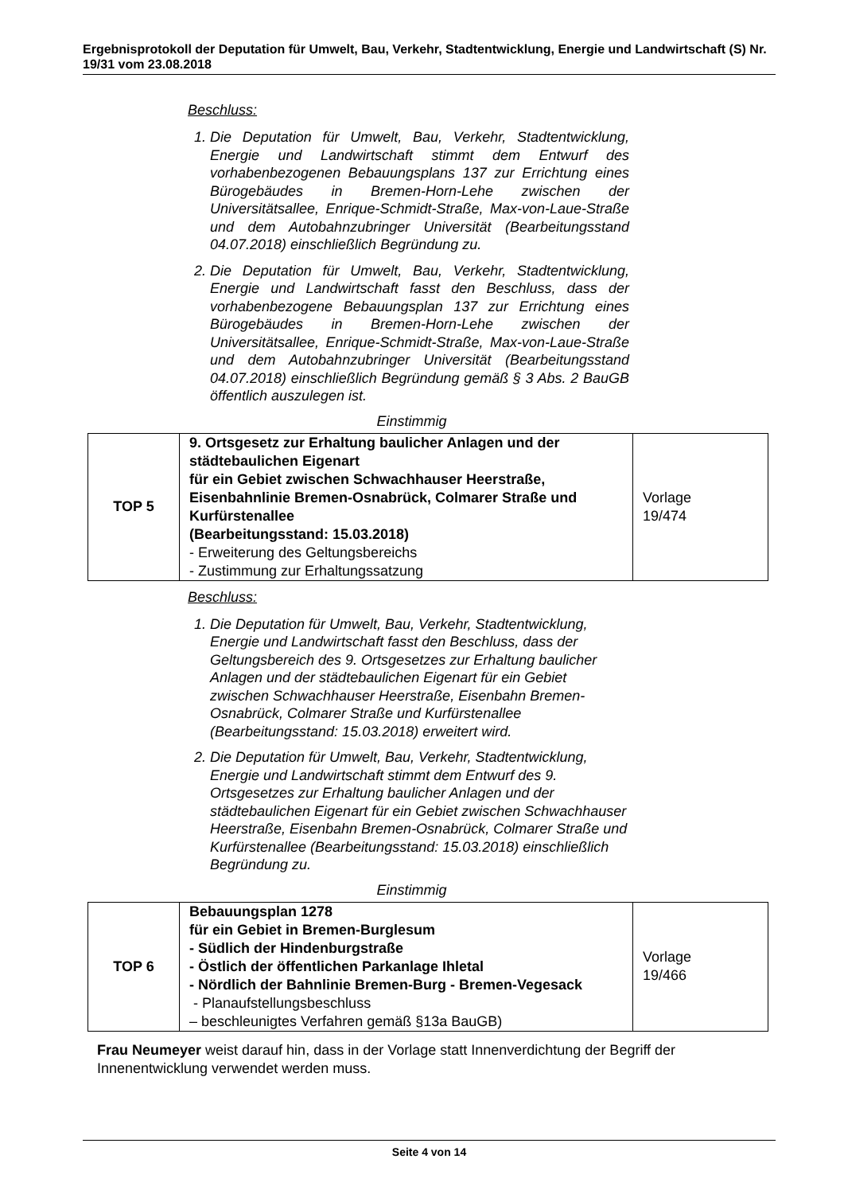Ergebnisprotokoll der Deputation für Umwelt, Bau, Verkehr, Stadtentwicklung, Energie und Landwirtschaft (S) Nr. 19/31 vom 23.08.2018
Beschluss:
1. Die Deputation für Umwelt, Bau, Verkehr, Stadtentwicklung, Energie und Landwirtschaft stimmt dem Entwurf des vorhabenbezogenen Bebauungsplans 137 zur Errichtung eines Bürogebäudes in Bremen-Horn-Lehe zwischen der Universitätsallee, Enrique-Schmidt-Straße, Max-von-Laue-Straße und dem Autobahnzubringer Universität (Bearbeitungsstand 04.07.2018) einschließlich Begründung zu.
2. Die Deputation für Umwelt, Bau, Verkehr, Stadtentwicklung, Energie und Landwirtschaft fasst den Beschluss, dass der vorhabenbezogene Bebauungsplan 137 zur Errichtung eines Bürogebäudes in Bremen-Horn-Lehe zwischen der Universitätsallee, Enrique-Schmidt-Straße, Max-von-Laue-Straße und dem Autobahnzubringer Universität (Bearbeitungsstand 04.07.2018) einschließlich Begründung gemäß § 3 Abs. 2 BauGB öffentlich auszulegen ist.
Einstimmig
| TOP 5 | 9. Ortsgesetz zur Erhaltung baulicher Anlagen und der städtebaulichen Eigenart für ein Gebiet zwischen Schwachhauser Heerstraße, Eisenbahnlinie Bremen-Osnabrück, Colmarer Straße und Kurfürstenallee (Bearbeitungsstand: 15.03.2018) - Erweiterung des Geltungsbereichs - Zustimmung zur Erhaltungssatzung | Vorlage 19/474 |
Beschluss:
1. Die Deputation für Umwelt, Bau, Verkehr, Stadtentwicklung, Energie und Landwirtschaft fasst den Beschluss, dass der Geltungsbereich des 9. Ortsgesetzes zur Erhaltung baulicher Anlagen und der städtebaulichen Eigenart für ein Gebiet zwischen Schwachhauser Heerstraße, Eisenbahn Bremen-Osnabrück, Colmarer Straße und Kurfürstenallee (Bearbeitungsstand: 15.03.2018) erweitert wird.
2. Die Deputation für Umwelt, Bau, Verkehr, Stadtentwicklung, Energie und Landwirtschaft stimmt dem Entwurf des 9. Ortsgesetzes zur Erhaltung baulicher Anlagen und der städtebaulichen Eigenart für ein Gebiet zwischen Schwachhauser Heerstraße, Eisenbahn Bremen-Osnabrück, Colmarer Straße und Kurfürstenallee (Bearbeitungsstand: 15.03.2018) einschließlich Begründung zu.
Einstimmig
| TOP 6 | Bebauungsplan 1278 für ein Gebiet in Bremen-Burglesum - Südlich der Hindenburgstraße - Östlich der öffentlichen Parkanlage Ihletal - Nördlich der Bahnlinie Bremen-Burg - Bremen-Vegesack - Planaufstellungsbeschluss – beschleunigtes Verfahren gemäß §13a BauGB) | Vorlage 19/466 |
Frau Neumeyer weist darauf hin, dass in der Vorlage statt Innenverdichtung der Begriff der Innenentwicklung verwendet werden muss.
Seite 4 von 14